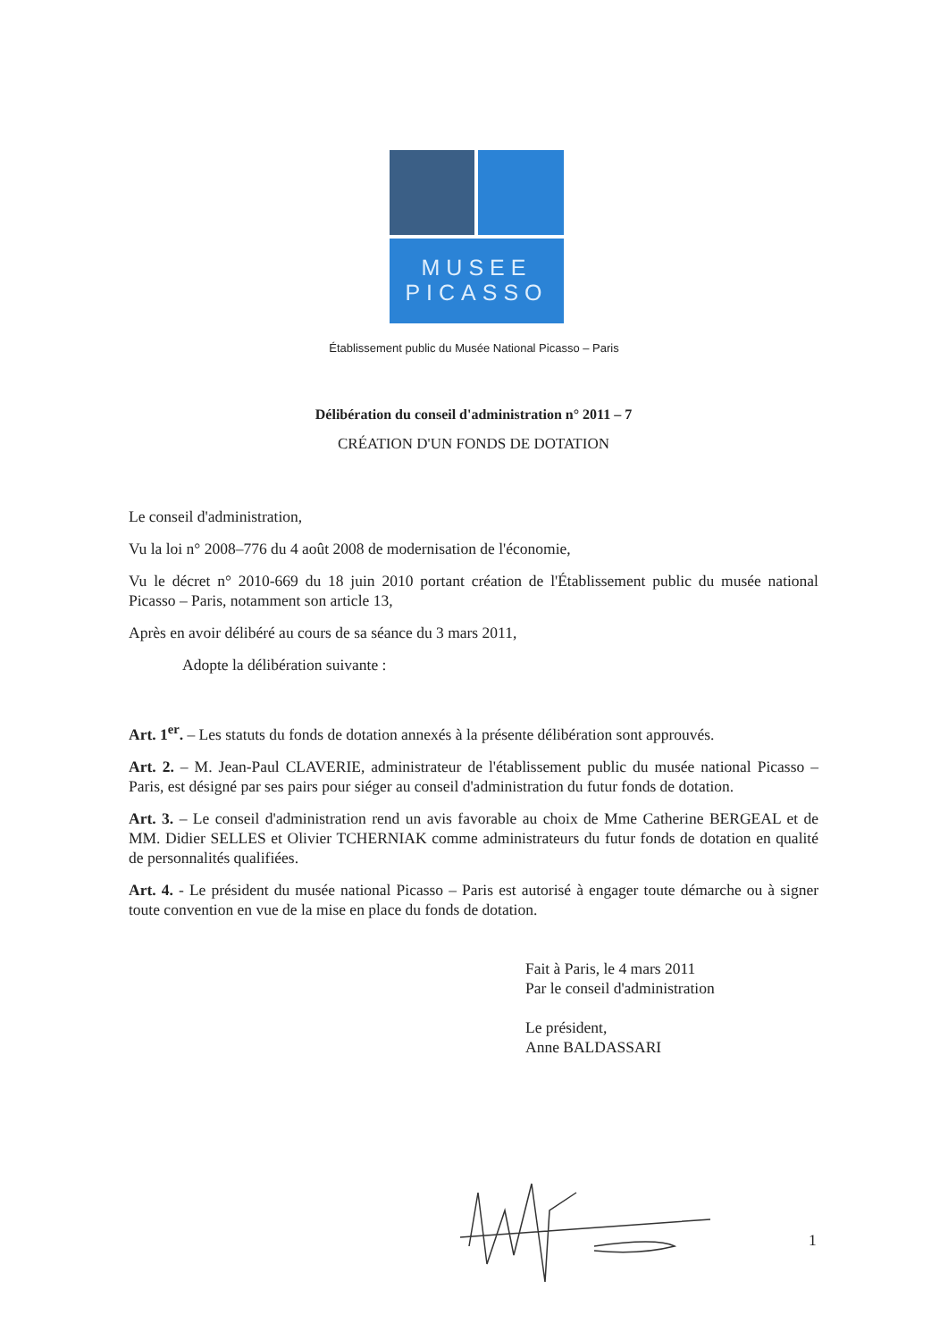MUSEE
PICASSO
Établissement public du Musée National Picasso – Paris
Délibération du conseil d'administration n° 2011 – 7
CRÉATION D'UN FONDS DE DOTATION
Le conseil d'administration,
Vu la loi n° 2008–776 du 4 août 2008 de modernisation de l'économie,
Vu le décret n° 2010-669 du 18 juin 2010 portant création de l'Établissement public du musée national Picasso – Paris, notamment son article 13,
Après en avoir délibéré au cours de sa séance du 3 mars 2011,
Adopte la délibération suivante :
Art. 1<sup>er</sup>. – Les statuts du fonds de dotation annexés à la présente délibération sont approuvés.
Art. 2. – M. Jean-Paul CLAVERIE, administrateur de l'établissement public du musée national Picasso – Paris, est désigné par ses pairs pour siéger au conseil d'administration du futur fonds de dotation.
Art. 3. – Le conseil d'administration rend un avis favorable au choix de Mme Catherine BERGEAL et de MM. Didier SELLES et Olivier TCHERNIAK comme administrateurs du futur fonds de dotation en qualité de personnalités qualifiées.
Art. 4. - Le président du musée national Picasso – Paris est autorisé à engager toute démarche ou à signer toute convention en vue de la mise en place du fonds de dotation.
Fait à Paris, le 4 mars 2011
Par le conseil d'administration
Le président,
Anne BALDASSARI
1